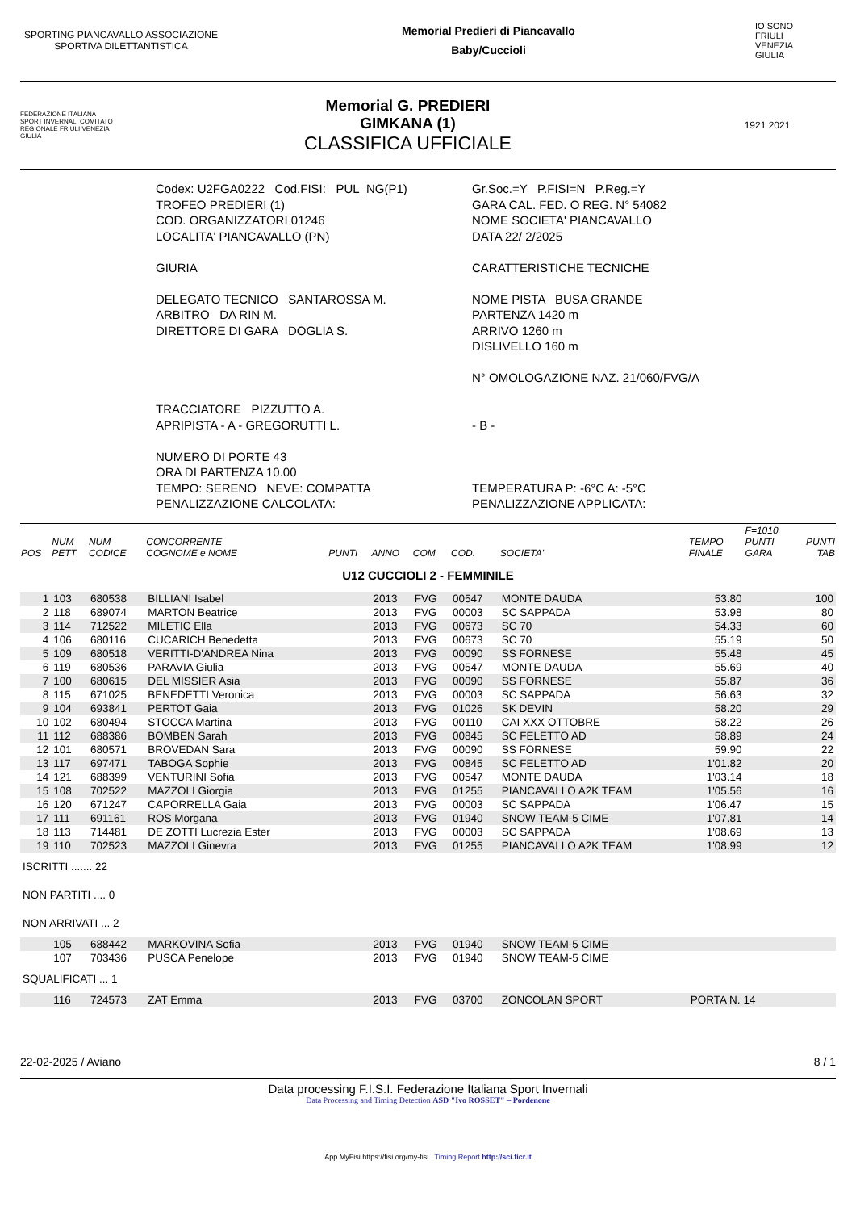SPORTING PIANCAVALLO ASSOCIAZIONE SPORTIVA DILETTANTISTICA
Memorial Predieri di Piancavallo
Baby/Cuccioli
IO SONO
FRIULI
VENEZIA
GIULIA
FEDERAZIONE ITALIANA SPORT INVERNALI COMITATO REGIONALE FRIULI VENEZIA GIULIA
Memorial G. PREDIERI
GIMKANA (1)
CLASSIFICA UFFICIALE
1921 2021
Codex: U2FGA0222 Cod.FISI: PUL_NG(P1)
Gr.Soc.=Y P.FISI=N P.Reg.=Y
TROFEO PREDIERI (1)
GARA CAL. FED. O REG. N° 54082
COD. ORGANIZZATORI 01246
NOME SOCIETA' PIANCAVALLO
LOCALITA' PIANCAVALLO (PN)
DATA 22/ 2/2025
GIURIA
DELEGATO TECNICO SANTAROSSA M.
ARBITRO DA RIN M.
DIRETTORE DI GARA DOGLIA S.
CARATTERISTICHE TECNICHE
NOME PISTA BUSA GRANDE
PARTENZA 1420 m
ARRIVO 1260 m
DISLIVELLO 160 m
N° OMOLOGAZIONE NAZ. 21/060/FVG/A
TRACCIATORE PIZZUTTO A.
APRIPISTA - A - GREGORUTTI L.
- B -
NUMERO DI PORTE 43
ORA DI PARTENZA 10.00
TEMPO: SERENO NEVE: COMPATTA
PENALIZZAZIONE CALCOLATA:
TEMPERATURA P: -6°C A: -5°C
PENALIZZAZIONE APPLICATA:
| POS | NUM PETT | NUM CODICE | CONCORRENTE COGNOME e NOME | PUNTI | ANNO | COM | COD. | SOCIETA' | TEMPO FINALE | F=1010 PUNTI GARA | PUNTI TAB |
| --- | --- | --- | --- | --- | --- | --- | --- | --- | --- | --- | --- |
| U12 CUCCIOLI 2 - FEMMINILE | | | | | | | | | | | |
| 1 | 103 | 680538 | BILLIANI Isabel | | 2013 | FVG | 00547 | MONTE DAUDA | 53.80 | | 100 |
| 2 | 118 | 689074 | MARTON Beatrice | | 2013 | FVG | 00003 | SC SAPPADA | 53.98 | | 80 |
| 3 | 114 | 712522 | MILETIC Ella | | 2013 | FVG | 00673 | SC 70 | 54.33 | | 60 |
| 4 | 106 | 680116 | CUCARICH Benedetta | | 2013 | FVG | 00673 | SC 70 | 55.19 | | 50 |
| 5 | 109 | 680518 | VERITTI-D'ANDREA Nina | | 2013 | FVG | 00090 | SS FORNESE | 55.48 | | 45 |
| 6 | 119 | 680536 | PARAVIA Giulia | | 2013 | FVG | 00547 | MONTE DAUDA | 55.69 | | 40 |
| 7 | 100 | 680615 | DEL MISSIER Asia | | 2013 | FVG | 00090 | SS FORNESE | 55.87 | | 36 |
| 8 | 115 | 671025 | BENEDETTI Veronica | | 2013 | FVG | 00003 | SC SAPPADA | 56.63 | | 32 |
| 9 | 104 | 693841 | PERTOT Gaia | | 2013 | FVG | 01026 | SK DEVIN | 58.20 | | 29 |
| 10 | 102 | 680494 | STOCCA Martina | | 2013 | FVG | 00110 | CAI XXX OTTOBRE | 58.22 | | 26 |
| 11 | 112 | 688386 | BOMBEN Sarah | | 2013 | FVG | 00845 | SC FELETTO AD | 58.89 | | 24 |
| 12 | 101 | 680571 | BROVEDAN Sara | | 2013 | FVG | 00090 | SS FORNESE | 59.90 | | 22 |
| 13 | 117 | 697471 | TABOGA Sophie | | 2013 | FVG | 00845 | SC FELETTO AD | 1'01.82 | | 20 |
| 14 | 121 | 688399 | VENTURINI Sofia | | 2013 | FVG | 00547 | MONTE DAUDA | 1'03.14 | | 18 |
| 15 | 108 | 702522 | MAZZOLI Giorgia | | 2013 | FVG | 01255 | PIANCAVALLO A2K TEAM | 1'05.56 | | 16 |
| 16 | 120 | 671247 | CAPORRELLA Gaia | | 2013 | FVG | 00003 | SC SAPPADA | 1'06.47 | | 15 |
| 17 | 111 | 691161 | ROS Morgana | | 2013 | FVG | 01940 | SNOW TEAM-5 CIME | 1'07.81 | | 14 |
| 18 | 113 | 714481 | DE ZOTTI Lucrezia Ester | | 2013 | FVG | 00003 | SC SAPPADA | 1'08.69 | | 13 |
| 19 | 110 | 702523 | MAZZOLI Ginevra | | 2013 | FVG | 01255 | PIANCAVALLO A2K TEAM | 1'08.99 | | 12 |
| ISCRITTI ....... 22 | | | | | | | | | | | |
| NON PARTITI .... 0 | | | | | | | | | | | |
| NON ARRIVATI ... 2 | | | | | | | | | | | |
| | 105 | 688442 | MARKOVINA Sofia | | 2013 | FVG | 01940 | SNOW TEAM-5 CIME | | | |
| | 107 | 703436 | PUSCA Penelope | | 2013 | FVG | 01940 | SNOW TEAM-5 CIME | | | |
| SQUALIFICATI ... 1 | | | | | | | | | | | |
| | 116 | 724573 | ZAT Emma | | 2013 | FVG | 03700 | ZONCOLAN SPORT | PORTA N. 14 | | |
22-02-2025 / Aviano 8 / 1
Data processing F.I.S.I. Federazione Italiana Sport Invernali
Data Processing and Timing Detection ASD "Ivo ROSSET" – Pordenone
App MyFisi https://fisi.org/my-fisi Timing Report http://sci.ficr.it